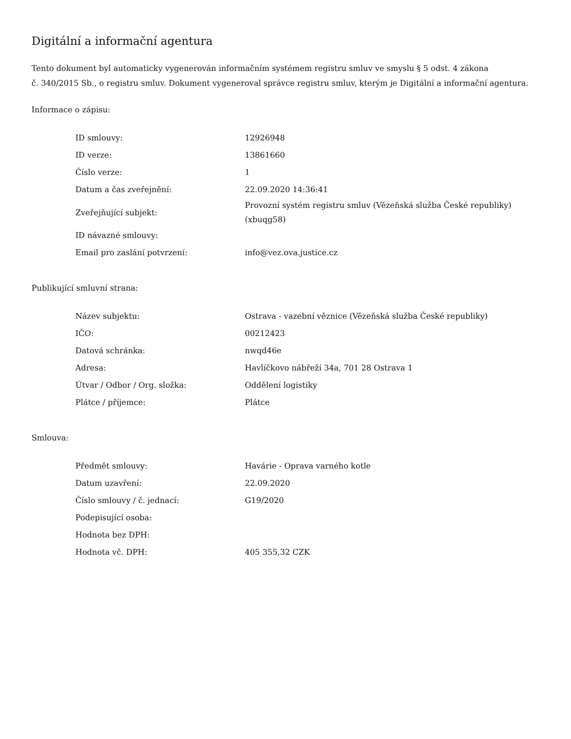Digitální a informační agentura
Tento dokument byl automaticky vygenerován informačním systémem registru smluv ve smyslu § 5 odst. 4 zákona
č. 340/2015 Sb., o registru smluv. Dokument vygeneroval správce registru smluv, kterým je Digitální a informační agentura.
Informace o zápisu:
| ID smlouvy: | 12926948 |
| ID verze: | 13861660 |
| Číslo verze: | 1 |
| Datum a čas zveřejnění: | 22.09.2020 14:36:41 |
| Zveřejňující subjekt: | Provozní systém registru smluv (Vězeňská služba České republiky) (xbuqg58) |
| ID návazné smlouvy: | |
| Email pro zaslání potvrzení: | info@vez.ova.justice.cz |
Publikující smluvní strana:
| Název subjektu: | Ostrava - vazební věznice (Vězeňská služba České republiky) |
| IČO: | 00212423 |
| Datová schránka: | nwqd46e |
| Adresa: | Havlíčkovo nábřeží 34a, 701 28 Ostrava 1 |
| Útvar / Odbor / Org. složka: | Oddělení logistiky |
| Plátce / příjemce: | Plátce |
Smlouva:
| Předmět smlouvy: | Havárie - Oprava varného kotle |
| Datum uzavření: | 22.09.2020 |
| Číslo smlouvy / č. jednací: | G19/2020 |
| Podepisující osoba: | |
| Hodnota bez DPH: | |
| Hodnota vč. DPH: | 405 355,32 CZK |